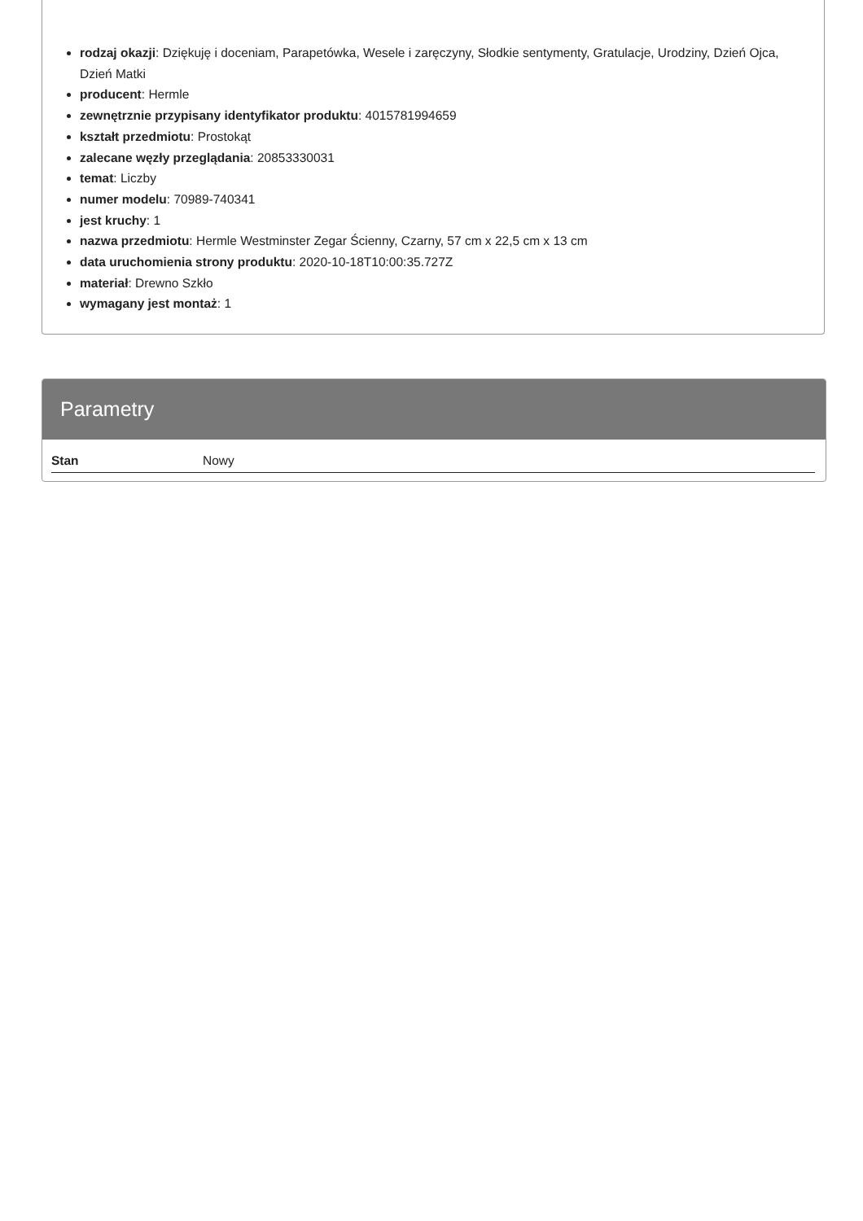rodzaj okazji: Dziękuję i doceniam, Parapetówka, Wesele i zaręczyny, Słodkie sentymenty, Gratulacje, Urodziny, Dzień Ojca, Dzień Matki
producent: Hermle
zewnętrznie przypisany identyfikator produktu: 4015781994659
kształt przedmiotu: Prostokąt
zalecane węzły przeglądania: 20853330031
temat: Liczby
numer modelu: 70989-740341
jest kruchy: 1
nazwa przedmiotu: Hermle Westminster Zegar Ścienny, Czarny, 57 cm x 22,5 cm x 13 cm
data uruchomienia strony produktu: 2020-10-18T10:00:35.727Z
materiał: Drewno Szkło
wymagany jest montaż: 1
Parametry
| Stan | Nowy |